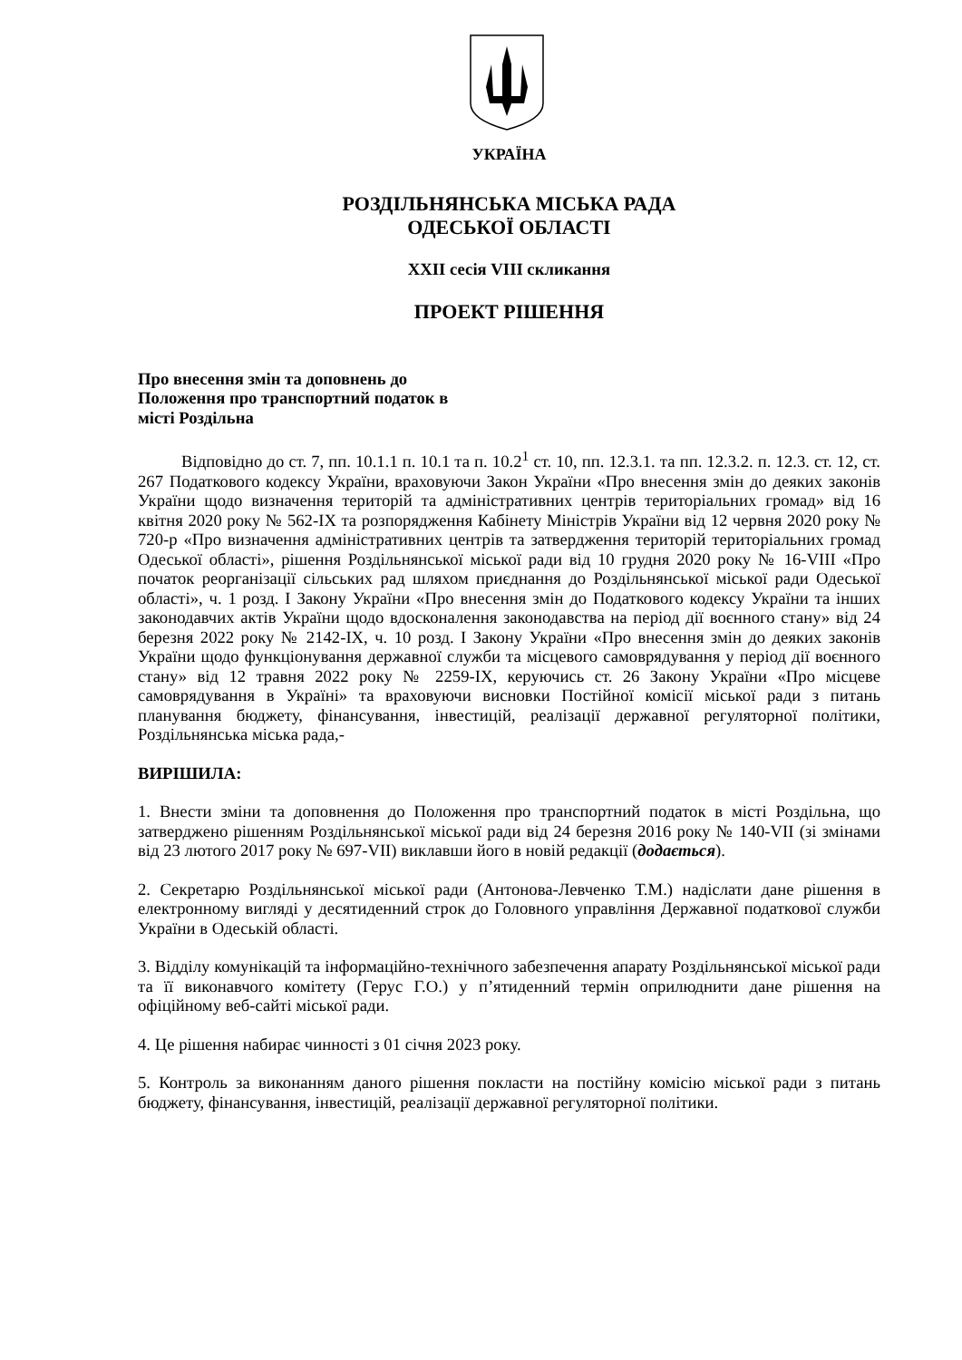УКРАЇНА
РОЗДІЛЬНЯНСЬКА МІСЬКА РАДА
ОДЕСЬКОЇ ОБЛАСТІ
XXII сесія VIII скликання
ПРОЕКТ РІШЕННЯ
Про внесення змін та доповнень до
Положення про транспортний податок в
місті Роздільна
Відповідно до ст. 7, пп. 10.1.1 п. 10.1 та п. 10.2<sup>1</sup> ст. 10, пп. 12.3.1. та пп. 12.3.2. п. 12.3. ст. 12, ст. 267 Податкового кодексу України, враховуючи Закон України «Про внесення змін до деяких законів України щодо визначення територій та адміністративних центрів територіальних громад» від 16 квітня 2020 року № 562-IX та розпорядження Кабінету Міністрів України від 12 червня 2020 року № 720-р «Про визначення адміністративних центрів та затвердження територій територіальних громад Одеської області», рішення Роздільнянської міської ради від 10 грудня 2020 року № 16-VIII «Про початок реорганізації сільських рад шляхом приєднання до Роздільнянської міської ради Одеської області», ч. 1 розд. І Закону України «Про внесення змін до Податкового кодексу України та інших законодавчих актів України щодо вдосконалення законодавства на період дії воєнного стану» від 24 березня 2022 року № 2142-IX, ч. 10 розд. І Закону України «Про внесення змін до деяких законів України щодо функціонування державної служби та місцевого самоврядування у період дії воєнного стану» від 12 травня 2022 року № 2259-IX, керуючись ст. 26 Закону України «Про місцеве самоврядування в Україні» та враховуючи висновки Постійної комісії міської ради з питань планування бюджету, фінансування, інвестицій, реалізації державної регуляторної політики, Роздільнянська міська рада,-
ВИРІШИЛА:
1. Внести зміни та доповнення до Положення про транспортний податок в місті Роздільна, що затверджено рішенням Роздільнянської міської ради від 24 березня 2016 року № 140-VII (зі змінами від 23 лютого 2017 року № 697-VII) виклавши його в новій редакції (додається).
2. Секретарю Роздільнянської міської ради (Антонова-Левченко Т.М.) надіслати дане рішення в електронному вигляді у десятиденний строк до Головного управління Державної податкової служби України в Одеській області.
3. Відділу комунікацій та інформаційно-технічного забезпечення апарату Роздільнянської міської ради та її виконавчого комітету (Герус Г.О.) у п’ятиденний термін оприлюднити дане рішення на офіційному веб-сайті міської ради.
4. Це рішення набирає чинності з 01 січня 2023 року.
5. Контроль за виконанням даного рішення покласти на постійну комісію міської ради з питань бюджету, фінансування, інвестицій, реалізації державної регуляторної політики.